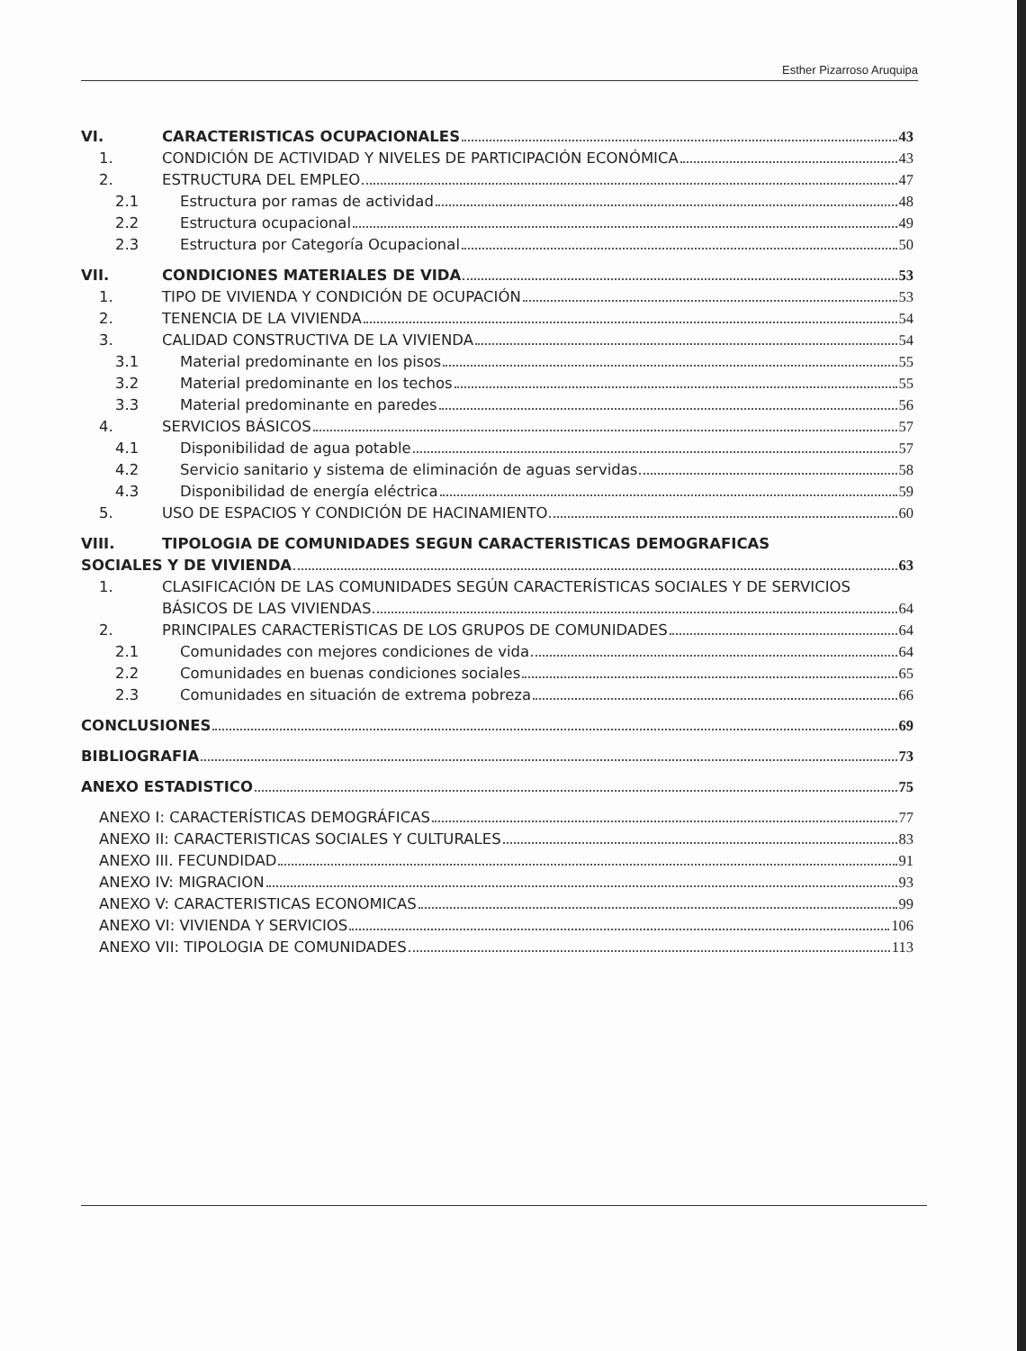Esther Pizarroso Aruquipa
VI. CARACTERISTICAS OCUPACIONALES 43
1. CONDICIÓN DE ACTIVIDAD Y NIVELES DE PARTICIPACIÓN ECONÓMICA 43
2. ESTRUCTURA DEL EMPLEO 47
2.1 Estructura por ramas de actividad 48
2.2 Estructura ocupacional 49
2.3 Estructura por Categoría Ocupacional 50
VII. CONDICIONES MATERIALES DE VIDA 53
1. TIPO DE VIVIENDA Y CONDICIÓN DE OCUPACIÓN 53
2. TENENCIA DE LA VIVIENDA 54
3. CALIDAD CONSTRUCTIVA DE LA VIVIENDA 54
3.1 Material predominante en los pisos 55
3.2 Material predominante en los techos 55
3.3 Material predominante en paredes 56
4. SERVICIOS BÁSICOS 57
4.1 Disponibilidad de agua potable 57
4.2 Servicio sanitario y sistema de eliminación de aguas servidas 58
4.3 Disponibilidad de energía eléctrica 59
5. USO DE ESPACIOS Y CONDICIÓN DE HACINAMIENTO 60
VIII. TIPOLOGIA DE COMUNIDADES SEGUN CARACTERISTICAS DEMOGRAFICAS
SOCIALES Y DE VIVIENDA 63
1. CLASIFICACIÓN DE LAS COMUNIDADES SEGÚN CARACTERÍSTICAS SOCIALES Y DE SERVICIOS
BÁSICOS DE LAS VIVIENDAS 64
2. PRINCIPALES CARACTERÍSTICAS DE LOS GRUPOS DE COMUNIDADES 64
2.1 Comunidades con mejores condiciones de vida 64
2.2 Comunidades en buenas condiciones sociales 65
2.3 Comunidades en situación de extrema pobreza 66
CONCLUSIONES 69
BIBLIOGRAFIA 73
ANEXO ESTADISTICO 75
ANEXO I: CARACTERÍSTICAS DEMOGRÁFICAS 77
ANEXO II: CARACTERISTICAS SOCIALES Y CULTURALES 83
ANEXO III. FECUNDIDAD 91
ANEXO IV: MIGRACION 93
ANEXO V: CARACTERISTICAS ECONOMICAS 99
ANEXO VI: VIVIENDA Y SERVICIOS 106
ANEXO VII: TIPOLOGIA DE COMUNIDADES 113